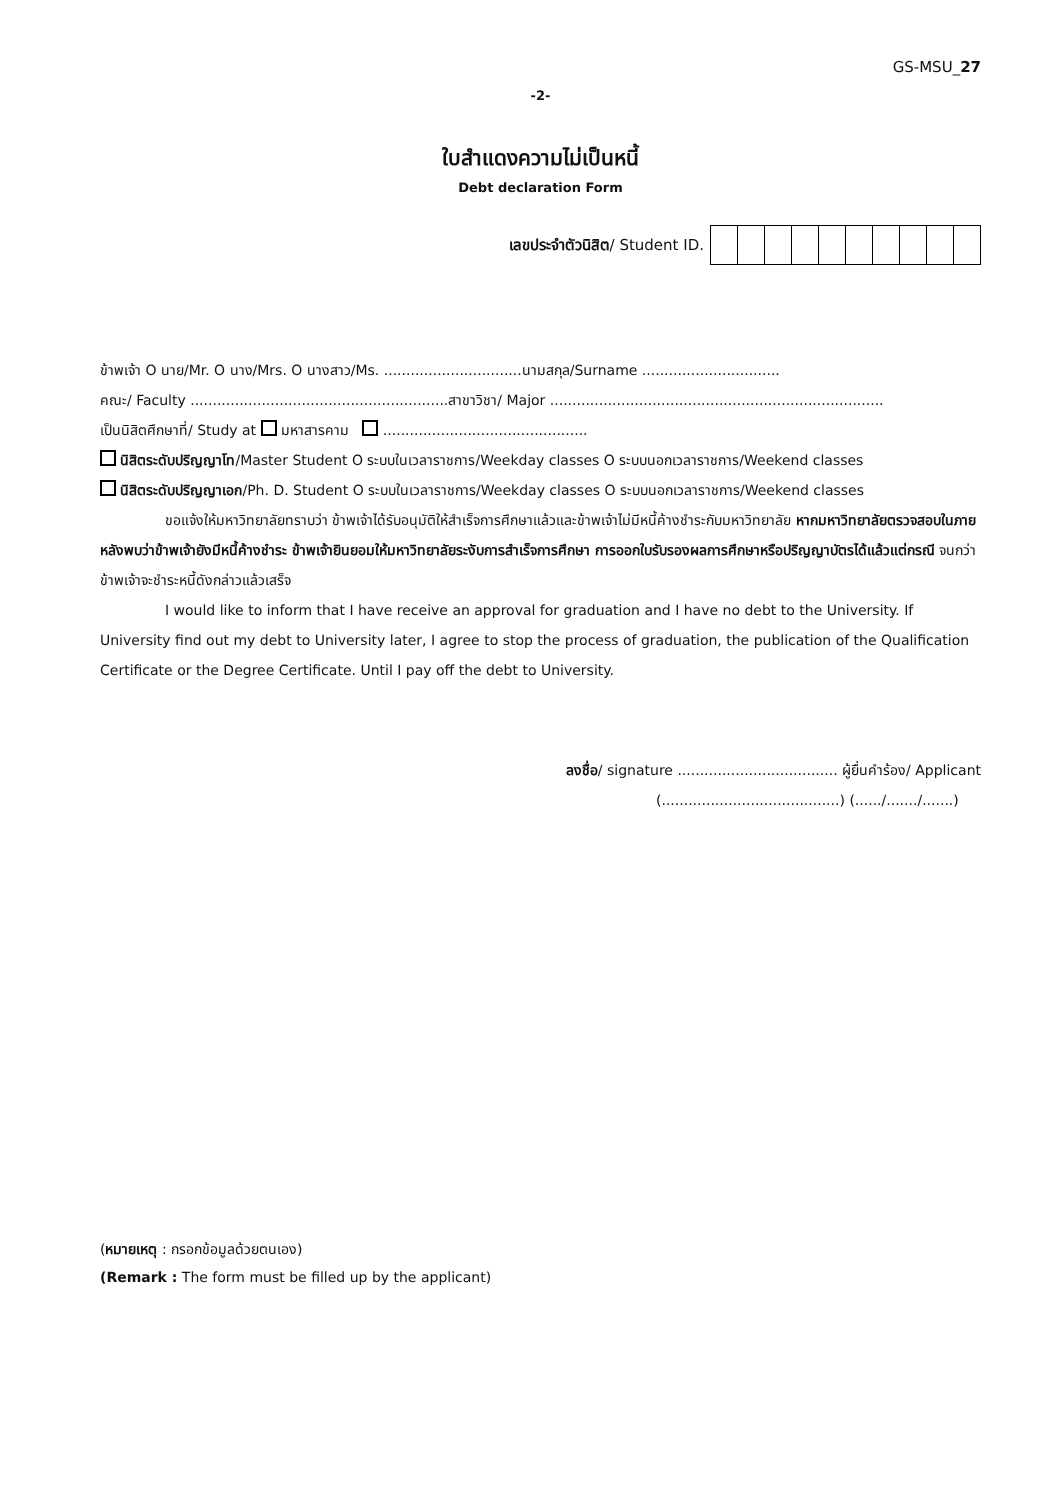GS-MSU_27
-2-
ใบสำแดงความไม่เป็นหนี้
Debt declaration Form
เลขประจำตัวนิสิต/ Student ID.
ข้าพเจ้า O นาย/Mr. O นาง/Mrs. O นางสาว/Ms. ...............................นามสกุล/Surname ...............................
คณะ/ Faculty ..........................................................สาขาวิชา/ Major ...........................................................................
เป็นนิสิตศึกษาที่/ Study at มหาสารคาม ..............................................
นิสิตระดับปริญญาโท/Master Student O ระบบในเวลาราชการ/Weekday classes O ระบบนอกเวลาราชการ/Weekend classes
นิสิตระดับปริญญาเอก/Ph. D. Student O ระบบในเวลาราชการ/Weekday classes O ระบบนอกเวลาราชการ/Weekend classes
ขอแจ้งให้มหาวิทยาลัยทราบว่า ข้าพเจ้าได้รับอนุมัติให้สำเร็จการศึกษาแล้วและข้าพเจ้าไม่มีหนี้ค้างชำระกับมหาวิทยาลัย หากมหาวิทยาลัยตรวจสอบในภายหลังพบว่าข้าพเจ้ายังมีหนี้ค้างชำระ ข้าพเจ้ายินยอมให้มหาวิทยาลัยระงับการสำเร็จการศึกษา การออกใบรับรองผลการศึกษาหรือปริญญาบัตรได้แล้วแต่กรณี จนกว่าข้าพเจ้าจะชำระหนี้ดังกล่าวแล้วเสร็จ
I would like to inform that I have receive an approval for graduation and I have no debt to the University. If University find out my debt to University later, I agree to stop the process of graduation, the publication of the Qualification Certificate or the Degree Certificate. Until I pay off the debt to University.
ลงชื่อ/ signature .................................... ผู้ยื่นคำร้อง/ Applicant
(........................................) (....../......./.......)
(หมายเหตุ : กรอกข้อมูลด้วยตนเอง)
(Remark : The form must be filled up by the applicant)